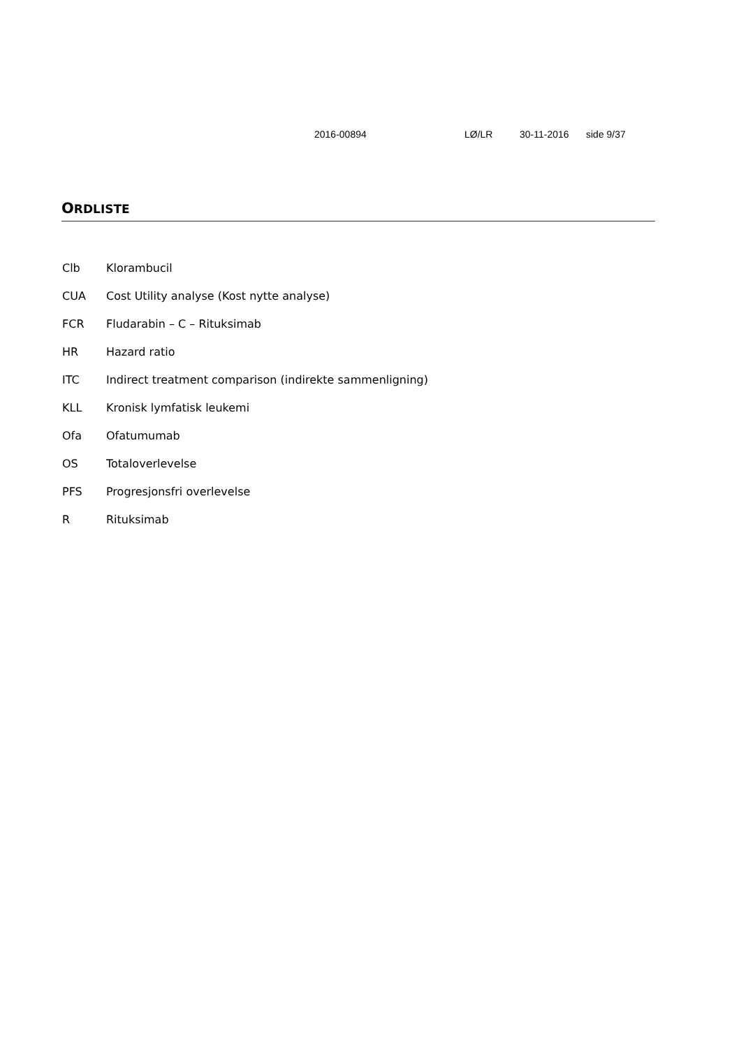2016-00894 LØ/LR 30-11-2016 side 9/37
ORDLISTE
| Clb | Klorambucil |
| CUA | Cost Utility analyse (Kost nytte analyse) |
| FCR | Fludarabin – C – Rituksimab |
| HR | Hazard ratio |
| ITC | Indirect treatment comparison (indirekte sammenligning) |
| KLL | Kronisk lymfatisk leukemi |
| Ofa | Ofatumumab |
| OS | Totaloverlevelse |
| PFS | Progresjonsfri overlevelse |
| R | Rituksimab |